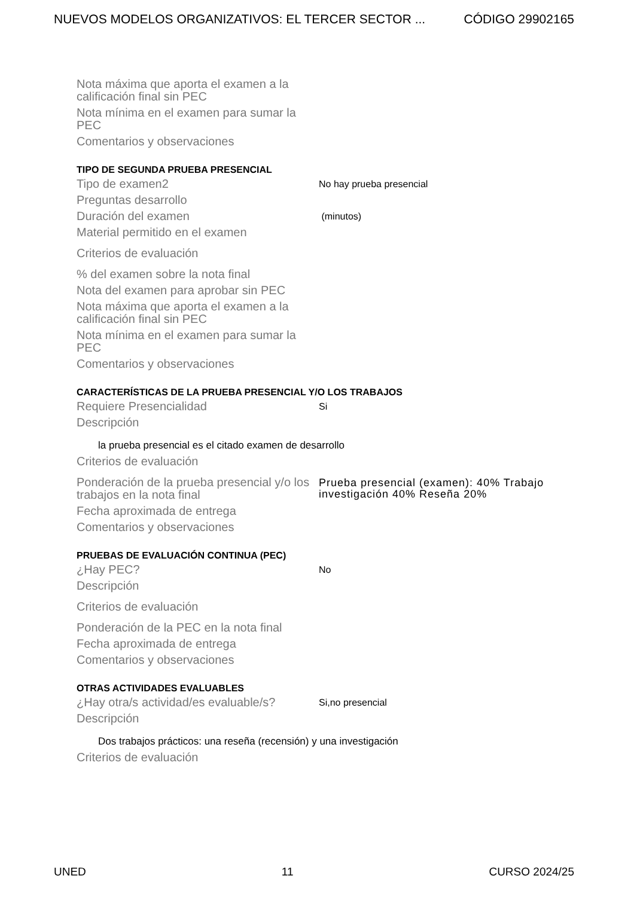NUEVOS MODELOS ORGANIZATIVOS: EL TERCER SECTOR ... CÓDIGO 29902165
Nota máxima que aporta el examen a la calificación final sin PEC
Nota mínima en el examen para sumar la PEC
Comentarios y observaciones
TIPO DE SEGUNDA PRUEBA PRESENCIAL
Tipo de examen2
No hay prueba presencial
Preguntas desarrollo
Duración del examen
(minutos)
Material permitido en el examen
Criterios de evaluación
% del examen sobre la nota final
Nota del examen para aprobar sin PEC
Nota máxima que aporta el examen a la calificación final sin PEC
Nota mínima en el examen para sumar la PEC
Comentarios y observaciones
CARACTERÍSTICAS DE LA PRUEBA PRESENCIAL Y/O LOS TRABAJOS
Requiere Presencialidad
Si
Descripción
la prueba presencial es el citado examen de desarrollo
Criterios de evaluación
Ponderación de la prueba presencial y/o los trabajos en la nota final
Prueba presencial (examen): 40% Trabajo investigación 40% Reseña 20%
Fecha aproximada de entrega
Comentarios y observaciones
PRUEBAS DE EVALUACIÓN CONTINUA (PEC)
¿Hay PEC?
No
Descripción
Criterios de evaluación
Ponderación de la PEC en la nota final
Fecha aproximada de entrega
Comentarios y observaciones
OTRAS ACTIVIDADES EVALUABLES
¿Hay otra/s actividad/es evaluable/s?
Si,no presencial
Descripción
Dos trabajos prácticos: una reseña (recensión) y una investigación
Criterios de evaluación
UNED 11 CURSO 2024/25